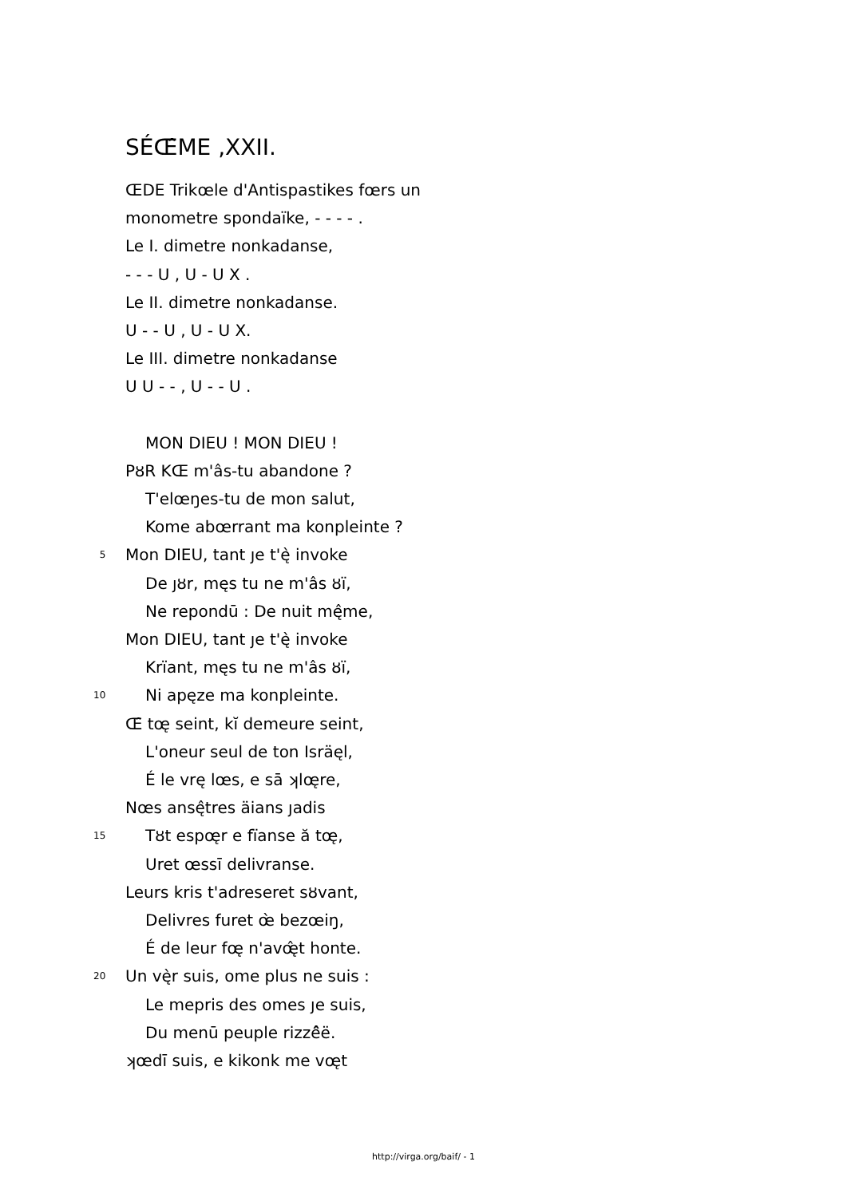SÉŒ̂ME ,XXII.
ŒDE Trikœle d'Antispastikes fœrs un
monometre spondaïke, - - - - .
Le I. dimetre nonkadanse,
- - - U , U - U X .
Le II. dimetre nonkadanse.
U - - U , U - U X.
Le III. dimetre nonkadanse
U U - - , U - - U .
MON DIEU ! MON DIEU !
PȣR KŒ m'âs-tu abandone ?
T'elœŋes-tu de mon salut,
Kome abœrrant ma konpleinte ?
5 Mon DIEU, tant ȷe t'ę̀ invoke
De ȷȣr, męs tu ne m'âs ȣï,
Ne repondū : De nuit mę̂me,
Mon DIEU, tant ȷe t'ę̀ invoke
Krïant, męs tu ne m'âs ȣï,
10 Ni apęze ma konpleinte.
Œ̂ tœ̨ seint, kĭ demeure seint,
L'oneur seul de ton Isräęl,
É le vrę lœs, e sā ʞlœ̨re,
Nœs ansę̂tres äians ȷadis
15 Tȣt espœ̨r e fïanse ă tœ̨,
Uret œssī delivranse.
Leurs kris t'adreseret sȣvant,
Delivres furet œ̀ bezœiŋ,
É de leur fœ̨ n'avœ̨̂t honte.
20 Un vę̀r suis, ome plus ne suis :
Le mepris des omes ȷe suis,
Du menū peuple rizzê̂ë.
ʞœdī suis, e kikonk me vœ̨t
http://virga.org/baif/ - 1